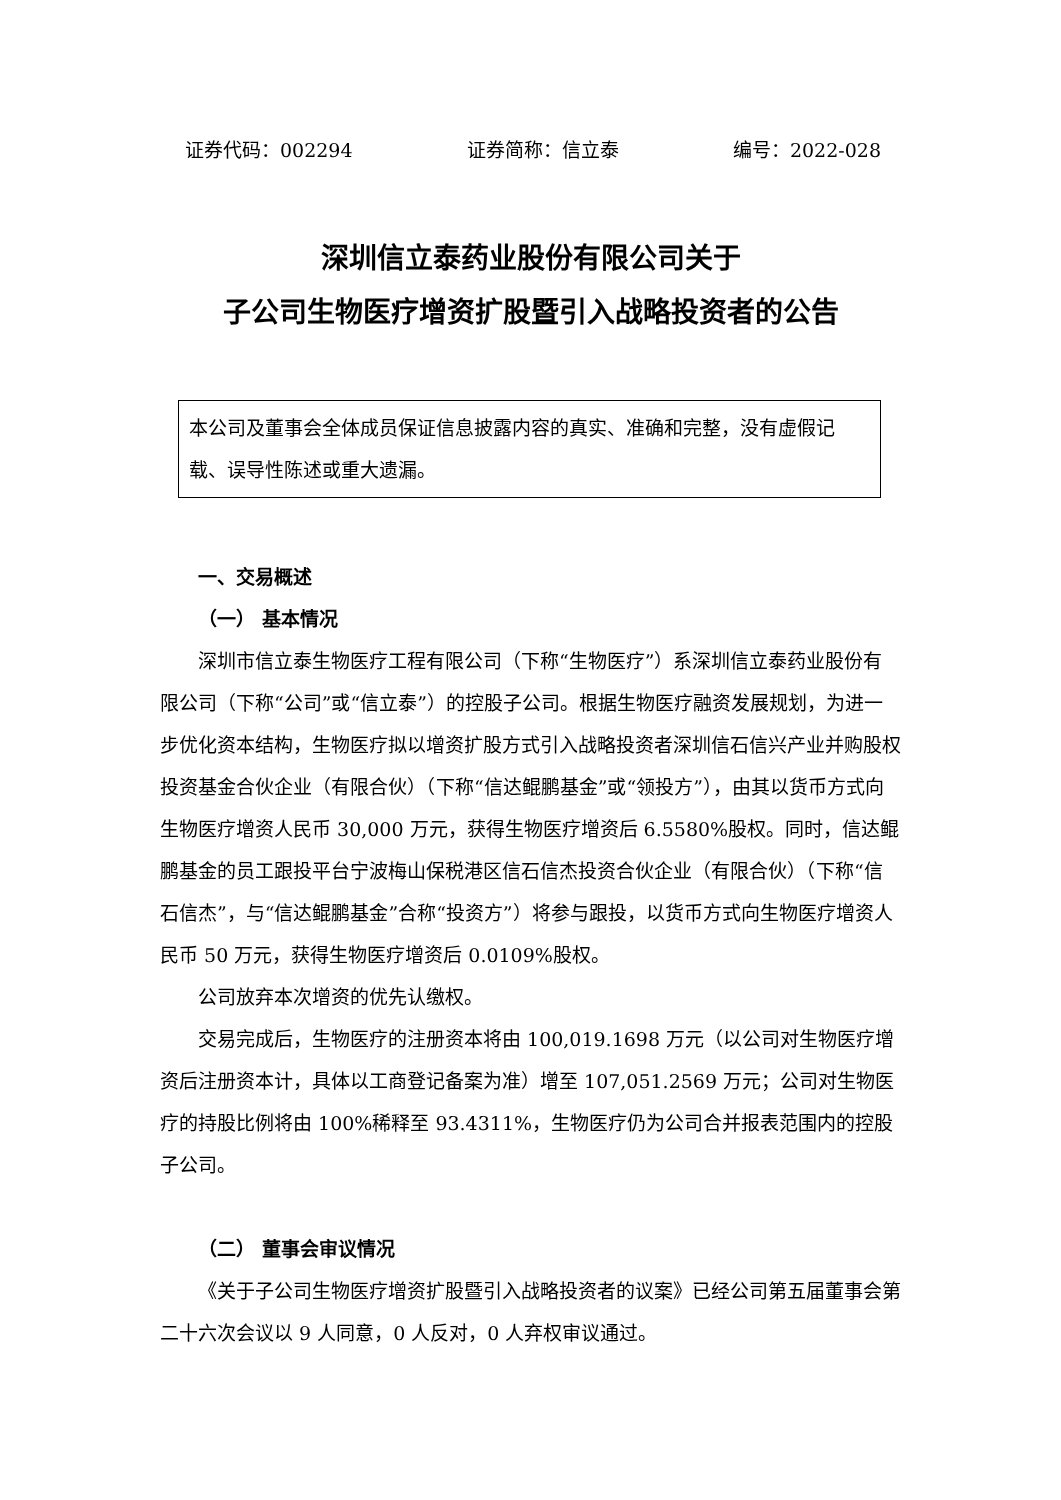证券代码：002294 证券简称：信立泰 编号：2022-028
深圳信立泰药业股份有限公司关于
子公司生物医疗增资扩股暨引入战略投资者的公告
本公司及董事会全体成员保证信息披露内容的真实、准确和完整，没有虚假记载、误导性陈述或重大遗漏。
一、交易概述
（一） 基本情况
深圳市信立泰生物医疗工程有限公司（下称“生物医疗”）系深圳信立泰药业股份有限公司（下称“公司”或“信立泰”）的控股子公司。根据生物医疗融资发展规划，为进一步优化资本结构，生物医疗拟以增资扩股方式引入战略投资者深圳信石信兴产业并购股权投资基金合伙企业（有限合伙）（下称“信达鲲鹏基金”或“领投方”），由其以货币方式向生物医疗增资人民币 30,000 万元，获得生物医疗增资后 6.5580%股权。同时，信达鲲鹏基金的员工跟投平台宁波梅山保税港区信石信杰投资合伙企业（有限合伙）（下称“信石信杰”，与“信达鲲鹏基金”合称“投资方”）将参与跟投，以货币方式向生物医疗增资人民币 50 万元，获得生物医疗增资后 0.0109%股权。
公司放弃本次增资的优先认缴权。
交易完成后，生物医疗的注册资本将由 100,019.1698 万元（以公司对生物医疗增资后注册资本计，具体以工商登记备案为准）增至 107,051.2569 万元；公司对生物医疗的持股比例将由 100%稀释至 93.4311%，生物医疗仍为公司合并报表范围内的控股子公司。
（二） 董事会审议情况
《关于子公司生物医疗增资扩股暨引入战略投资者的议案》已经公司第五届董事会第二十六次会议以 9 人同意，0 人反对，0 人弃权审议通过。